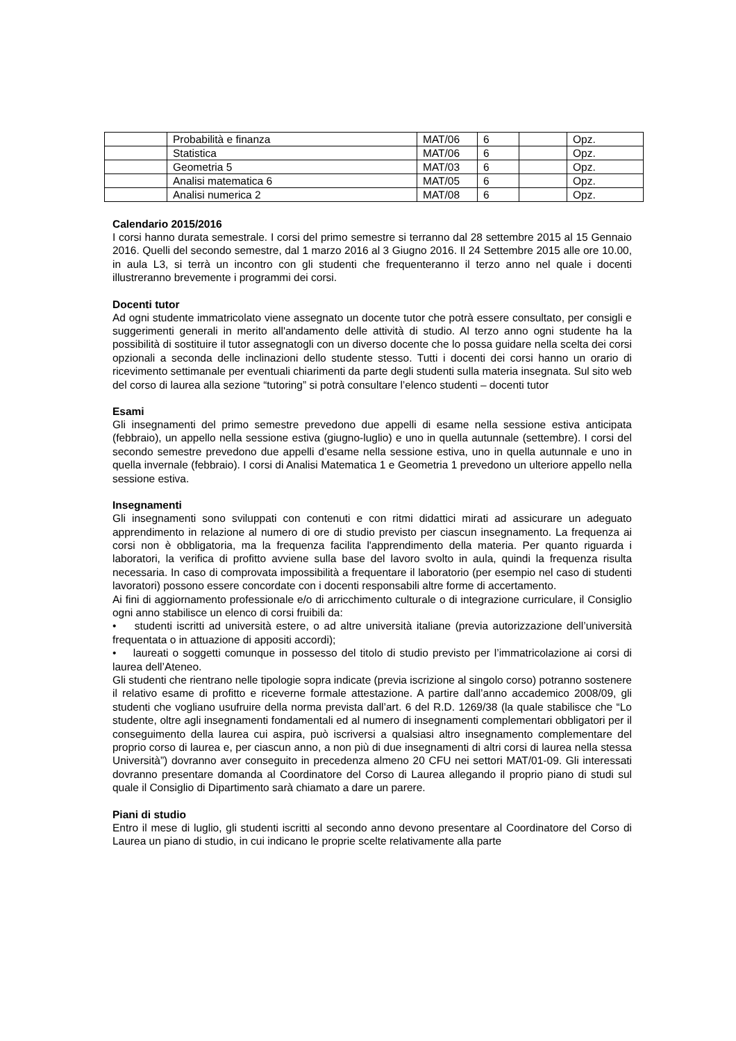| | Probabilità e finanza | MAT/06 | 6 | | Opz. |
| | Statistica | MAT/06 | 6 | | Opz. |
| | Geometria 5 | MAT/03 | 6 | | Opz. |
| | Analisi matematica 6 | MAT/05 | 6 | | Opz. |
| | Analisi numerica 2 | MAT/08 | 6 | | Opz. |
Calendario 2015/2016
I corsi hanno durata semestrale. I corsi del primo semestre si terranno dal 28 settembre 2015 al 15 Gennaio 2016. Quelli del secondo semestre, dal 1 marzo 2016 al 3 Giugno 2016. Il 24 Settembre 2015 alle ore 10.00, in aula L3, si terrà un incontro con gli studenti che frequenteranno il terzo anno nel quale i docenti illustreranno brevemente i programmi dei corsi.
Docenti tutor
Ad ogni studente immatricolato viene assegnato un docente tutor che potrà essere consultato, per consigli e suggerimenti generali in merito all'andamento delle attività di studio. Al terzo anno ogni studente ha la possibilità di sostituire il tutor assegnatogli con un diverso docente che lo possa guidare nella scelta dei corsi opzionali a seconda delle inclinazioni dello studente stesso. Tutti i docenti dei corsi hanno un orario di ricevimento settimanale per eventuali chiarimenti da parte degli studenti sulla materia insegnata. Sul sito web del corso di laurea alla sezione “tutoring” si potrà consultare l’elenco studenti – docenti tutor
Esami
Gli insegnamenti del primo semestre prevedono due appelli di esame nella sessione estiva anticipata (febbraio), un appello nella sessione estiva (giugno-luglio) e uno in quella autunnale (settembre). I corsi del secondo semestre prevedono due appelli d’esame nella sessione estiva, uno in quella autunnale e uno in quella invernale (febbraio). I corsi di Analisi Matematica 1 e Geometria 1 prevedono un ulteriore appello nella sessione estiva.
Insegnamenti
Gli insegnamenti sono sviluppati con contenuti e con ritmi didattici mirati ad assicurare un adeguato apprendimento in relazione al numero di ore di studio previsto per ciascun insegnamento. La frequenza ai corsi non è obbligatoria, ma la frequenza facilita l'apprendimento della materia. Per quanto riguarda i laboratori, la verifica di profitto avviene sulla base del lavoro svolto in aula, quindi la frequenza risulta necessaria. In caso di comprovata impossibilità a frequentare il laboratorio (per esempio nel caso di studenti lavoratori) possono essere concordate con i docenti responsabili altre forme di accertamento.
Ai fini di aggiornamento professionale e/o di arricchimento culturale o di integrazione curriculare, il Consiglio ogni anno stabilisce un elenco di corsi fruibili da:
• studenti iscritti ad università estere, o ad altre università italiane (previa autorizzazione dell’università frequentata o in attuazione di appositi accordi);
• laureati o soggetti comunque in possesso del titolo di studio previsto per l’immatricolazione ai corsi di laurea dell’Ateneo.
Gli studenti che rientrano nelle tipologie sopra indicate (previa iscrizione al singolo corso) potranno sostenere il relativo esame di profitto e riceverne formale attestazione. A partire dall’anno accademico 2008/09, gli studenti che vogliano usufruire della norma prevista dall’art. 6 del R.D. 1269/38 (la quale stabilisce che “Lo studente, oltre agli insegnamenti fondamentali ed al numero di insegnamenti complementari obbligatori per il conseguimento della laurea cui aspira, può iscriversi a qualsiasi altro insegnamento complementare del proprio corso di laurea e, per ciascun anno, a non più di due insegnamenti di altri corsi di laurea nella stessa Università”) dovranno aver conseguito in precedenza almeno 20 CFU nei settori MAT/01-09. Gli interessati dovranno presentare domanda al Coordinatore del Corso di Laurea allegando il proprio piano di studi sul quale il Consiglio di Dipartimento sarà chiamato a dare un parere.
Piani di studio
Entro il mese di luglio, gli studenti iscritti al secondo anno devono presentare al Coordinatore del Corso di Laurea un piano di studio, in cui indicano le proprie scelte relativamente alla parte